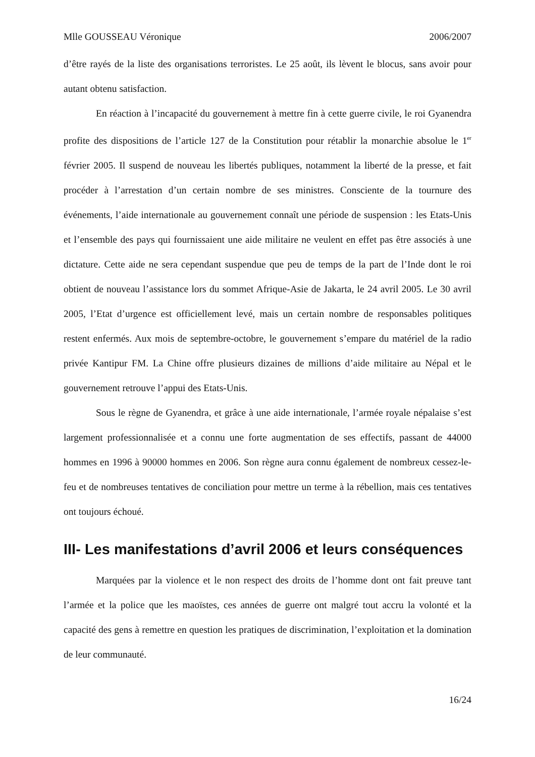Mlle GOUSSEAU Véronique 2006/2007
d’être rayés de la liste des organisations terroristes. Le 25 août, ils lèvent le blocus, sans avoir pour autant obtenu satisfaction.
En réaction à l’incapacité du gouvernement à mettre fin à cette guerre civile, le roi Gyanendra profite des dispositions de l’article 127 de la Constitution pour rétablir la monarchie absolue le 1<sup>er</sup> février 2005. Il suspend de nouveau les libertés publiques, notamment la liberté de la presse, et fait procéder à l’arrestation d’un certain nombre de ses ministres. Consciente de la tournure des événements, l’aide internationale au gouvernement connaît une période de suspension : les Etats-Unis et l’ensemble des pays qui fournissaient une aide militaire ne veulent en effet pas être associés à une dictature. Cette aide ne sera cependant suspendue que peu de temps de la part de l’Inde dont le roi obtient de nouveau l’assistance lors du sommet Afrique-Asie de Jakarta, le 24 avril 2005. Le 30 avril 2005, l’Etat d’urgence est officiellement levé, mais un certain nombre de responsables politiques restent enfermés. Aux mois de septembre-octobre, le gouvernement s’empare du matériel de la radio privée Kantipur FM. La Chine offre plusieurs dizaines de millions d’aide militaire au Népal et le gouvernement retrouve l’appui des Etats-Unis.
Sous le règne de Gyanendra, et grâce à une aide internationale, l’armée royale népalaise s’est largement professionnalisée et a connu une forte augmentation de ses effectifs, passant de 44000 hommes en 1996 à 90000 hommes en 2006. Son règne aura connu également de nombreux cessez-le-feu et de nombreuses tentatives de conciliation pour mettre un terme à la rébellion, mais ces tentatives ont toujours échoué.
III- Les manifestations d’avril 2006 et leurs conséquences
Marquées par la violence et le non respect des droits de l’homme dont ont fait preuve tant l’armée et la police que les maoïstes, ces années de guerre ont malgré tout accru la volonté et la capacité des gens à remettre en question les pratiques de discrimination, l’exploitation et la domination de leur communauté.
16/24